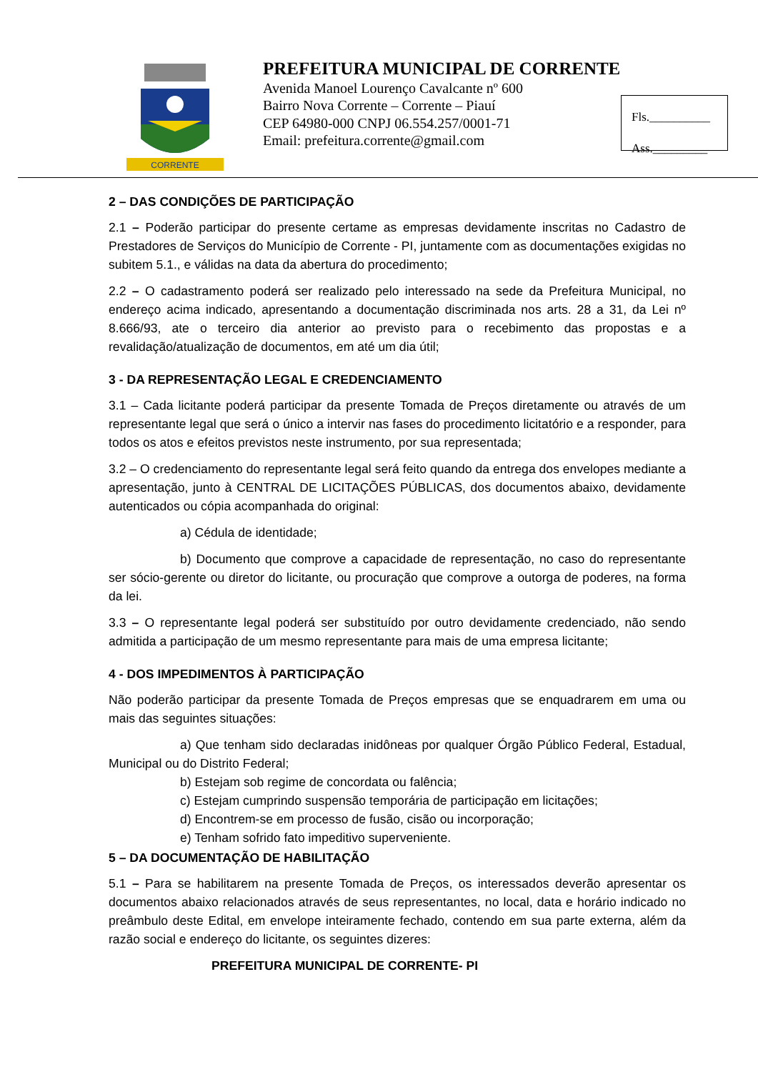CORRENTE
PREFEITURA MUNICIPAL DE CORRENTE
Avenida Manoel Lourenço Cavalcante nº 600
Bairro Nova Corrente – Corrente – Piauí
CEP 64980-000 CNPJ 06.554.257/0001-71
Email: prefeitura.corrente@gmail.com
Fls.__________
Ass._________
2 – DAS CONDIÇÕES DE PARTICIPAÇÃO
2.1 – Poderão participar do presente certame as empresas devidamente inscritas no Cadastro de Prestadores de Serviços do Município de Corrente - PI, juntamente com as documentações exigidas no subitem 5.1., e válidas na data da abertura do procedimento;
2.2 – O cadastramento poderá ser realizado pelo interessado na sede da Prefeitura Municipal, no endereço acima indicado, apresentando a documentação discriminada nos arts. 28 a 31, da Lei nº 8.666/93, ate o terceiro dia anterior ao previsto para o recebimento das propostas e a revalidação/atualização de documentos, em até um dia útil;
3 - DA REPRESENTAÇÃO LEGAL E CREDENCIAMENTO
3.1 – Cada licitante poderá participar da presente Tomada de Preços diretamente ou através de um representante legal que será o único a intervir nas fases do procedimento licitatório e a responder, para todos os atos e efeitos previstos neste instrumento, por sua representada;
3.2 – O credenciamento do representante legal será feito quando da entrega dos envelopes mediante a apresentação, junto à CENTRAL DE LICITAÇÕES PÚBLICAS, dos documentos abaixo, devidamente autenticados ou cópia acompanhada do original:
a) Cédula de identidade;
b) Documento que comprove a capacidade de representação, no caso do representante ser sócio-gerente ou diretor do licitante, ou procuração que comprove a outorga de poderes, na forma da lei.
3.3 – O representante legal poderá ser substituído por outro devidamente credenciado, não sendo admitida a participação de um mesmo representante para mais de uma empresa licitante;
4 - DOS IMPEDIMENTOS À PARTICIPAÇÃO
Não poderão participar da presente Tomada de Preços empresas que se enquadrarem em uma ou mais das seguintes situações:
a) Que tenham sido declaradas inidôneas por qualquer Órgão Público Federal, Estadual, Municipal ou do Distrito Federal;
b) Estejam sob regime de concordata ou falência;
c) Estejam cumprindo suspensão temporária de participação em licitações;
d) Encontrem-se em processo de fusão, cisão ou incorporação;
e) Tenham sofrido fato impeditivo superveniente.
5 – DA DOCUMENTAÇÃO DE HABILITAÇÃO
5.1 – Para se habilitarem na presente Tomada de Preços, os interessados deverão apresentar os documentos abaixo relacionados através de seus representantes, no local, data e horário indicado no preâmbulo deste Edital, em envelope inteiramente fechado, contendo em sua parte externa, além da razão social e endereço do licitante, os seguintes dizeres:
PREFEITURA MUNICIPAL DE CORRENTE- PI